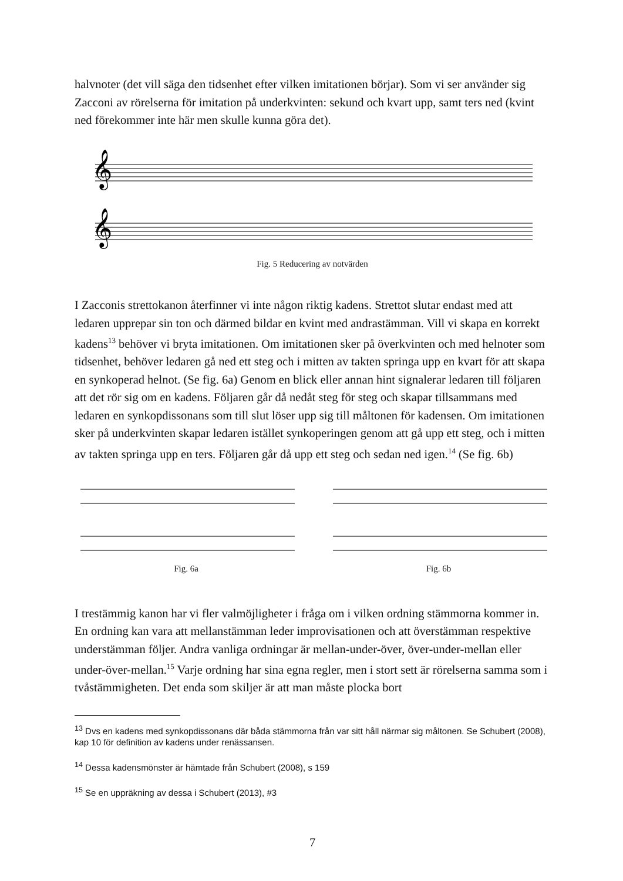halvnoter (det vill säga den tidsenhet efter vilken imitationen börjar). Som vi ser använder sig Zacconi av rörelserna för imitation på underkvinten: sekund och kvart upp, samt ters ned (kvint ned förekommer inte här men skulle kunna göra det).
𝄞
𝄞
Fig. 5 Reducering av notvärden
I Zacconis strettokanon återfinner vi inte någon riktig kadens. Strettot slutar endast med att ledaren upprepar sin ton och därmed bildar en kvint med andrastämman. Vill vi skapa en korrekt kadens<sup>13</sup> behöver vi bryta imitationen. Om imitationen sker på överkvinten och med helnoter som tidsenhet, behöver ledaren gå ned ett steg och i mitten av takten springa upp en kvart för att skapa en synkoperad helnot. (Se fig. 6a) Genom en blick eller annan hint signalerar ledaren till följaren att det rör sig om en kadens. Följaren går då nedåt steg för steg och skapar tillsammans med ledaren en synkopdissonans som till slut löser upp sig till måltonen för kadensen. Om imitationen sker på underkvinten skapar ledaren istället synkoperingen genom att gå upp ett steg, och i mitten av takten springa upp en ters. Följaren går då upp ett steg och sedan ned igen.<sup>14</sup> (Se fig. 6b)
Fig. 6a Fig. 6b
I trestämmig kanon har vi fler valmöjligheter i fråga om i vilken ordning stämmorna kommer in. En ordning kan vara att mellanstämman leder improvisationen och att överstämman respektive understämman följer. Andra vanliga ordningar är mellan-under-över, över-under-mellan eller under-över-mellan.<sup>15</sup> Varje ordning har sina egna regler, men i stort sett är rörelserna samma som i tvåstämmigheten. Det enda som skiljer är att man måste plocka bort
<sup>13</sup> Dvs en kadens med synkopdissonans där båda stämmorna från var sitt håll närmar sig måltonen. Se Schubert (2008), kap 10 för definition av kadens under renässansen.
<sup>14</sup> Dessa kadensmönster är hämtade från Schubert (2008), s 159
<sup>15</sup> Se en uppräkning av dessa i Schubert (2013), #3
7